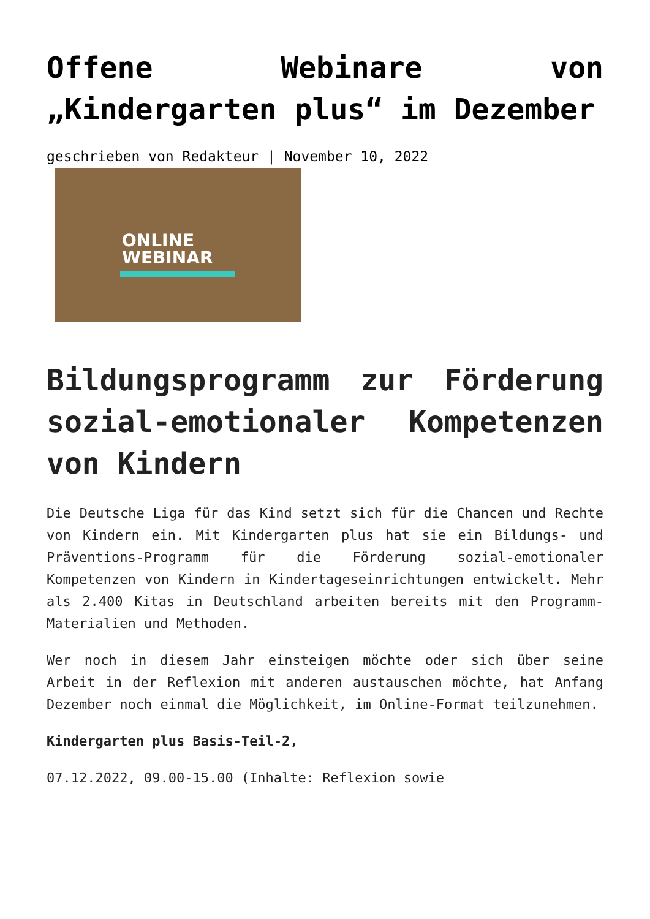Offene Webinare von „Kindergarten plus“ im Dezember
geschrieben von Redakteur | November 10, 2022
ONLINE
WEBINAR
Bildungsprogramm zur Förderung sozial-emotionaler Kompetenzen von Kindern
Die Deutsche Liga für das Kind setzt sich für die Chancen und Rechte von Kindern ein. Mit Kindergarten plus hat sie ein Bildungs- und Präventions-Programm für die Förderung sozial-emotionaler Kompetenzen von Kindern in Kindertageseinrichtungen entwickelt. Mehr als 2.400 Kitas in Deutschland arbeiten bereits mit den Programm-Materialien und Methoden.
Wer noch in diesem Jahr einsteigen möchte oder sich über seine Arbeit in der Reflexion mit anderen austauschen möchte, hat Anfang Dezember noch einmal die Möglichkeit, im Online-Format teilzunehmen.
Kindergarten plus Basis-Teil-2,
07.12.2022, 09.00-15.00 (Inhalte: Reflexion sowie